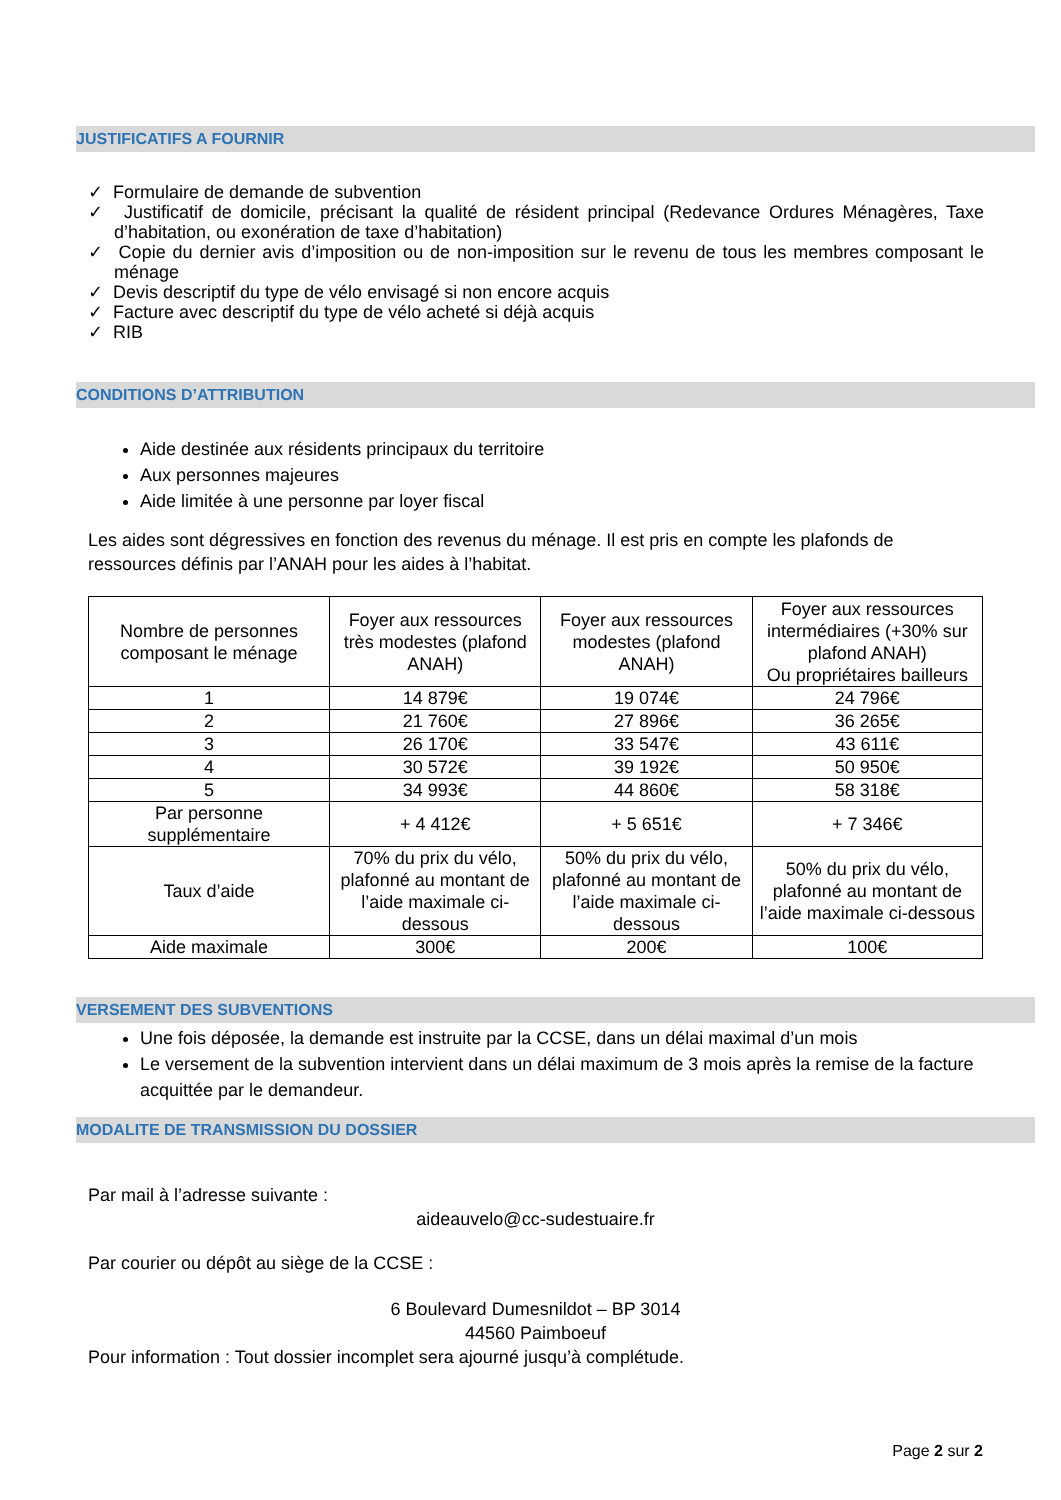JUSTIFICATIFS A FOURNIR
✓ Formulaire de demande de subvention
✓ Justificatif de domicile, précisant la qualité de résident principal (Redevance Ordures Ménagères, Taxe d’habitation, ou exonération de taxe d’habitation)
✓ Copie du dernier avis d’imposition ou de non-imposition sur le revenu de tous les membres composant le ménage
✓ Devis descriptif du type de vélo envisagé si non encore acquis
✓ Facture avec descriptif du type de vélo acheté si déjà acquis
✓ RIB
CONDITIONS D’ATTRIBUTION
Aide destinée aux résidents principaux du territoire
Aux personnes majeures
Aide limitée à une personne par loyer fiscal
Les aides sont dégressives en fonction des revenus du ménage. Il est pris en compte les plafonds de ressources définis par l’ANAH pour les aides à l’habitat.
| Nombre de personnes composant le ménage | Foyer aux ressources très modestes (plafond ANAH) | Foyer aux ressources modestes (plafond ANAH) | Foyer aux ressources intermédiaires (+30% sur plafond ANAH) Ou propriétaires bailleurs |
| 1 | 14 879€ | 19 074€ | 24 796€ |
| 2 | 21 760€ | 27 896€ | 36 265€ |
| 3 | 26 170€ | 33 547€ | 43 611€ |
| 4 | 30 572€ | 39 192€ | 50 950€ |
| 5 | 34 993€ | 44 860€ | 58 318€ |
| Par personne supplémentaire | + 4 412€ | + 5 651€ | + 7 346€ |
| Taux d’aide | 70% du prix du vélo, plafonné au montant de l’aide maximale ci-dessous | 50% du prix du vélo, plafonné au montant de l’aide maximale ci-dessous | 50% du prix du vélo, plafonné au montant de l’aide maximale ci-dessous |
| Aide maximale | 300€ | 200€ | 100€ |
VERSEMENT DES SUBVENTIONS
Une fois déposée, la demande est instruite par la CCSE, dans un délai maximal d’un mois
Le versement de la subvention intervient dans un délai maximum de 3 mois après la remise de la facture acquittée par le demandeur.
MODALITE DE TRANSMISSION DU DOSSIER
Par mail à l’adresse suivante :
aideauvelo@cc-sudestuaire.fr
Par courier ou dépôt au siège de la CCSE :
6 Boulevard Dumesnildot – BP 3014
44560 Paimboeuf
Pour information : Tout dossier incomplet sera ajourné jusqu’à complétude.
Page 2 sur 2